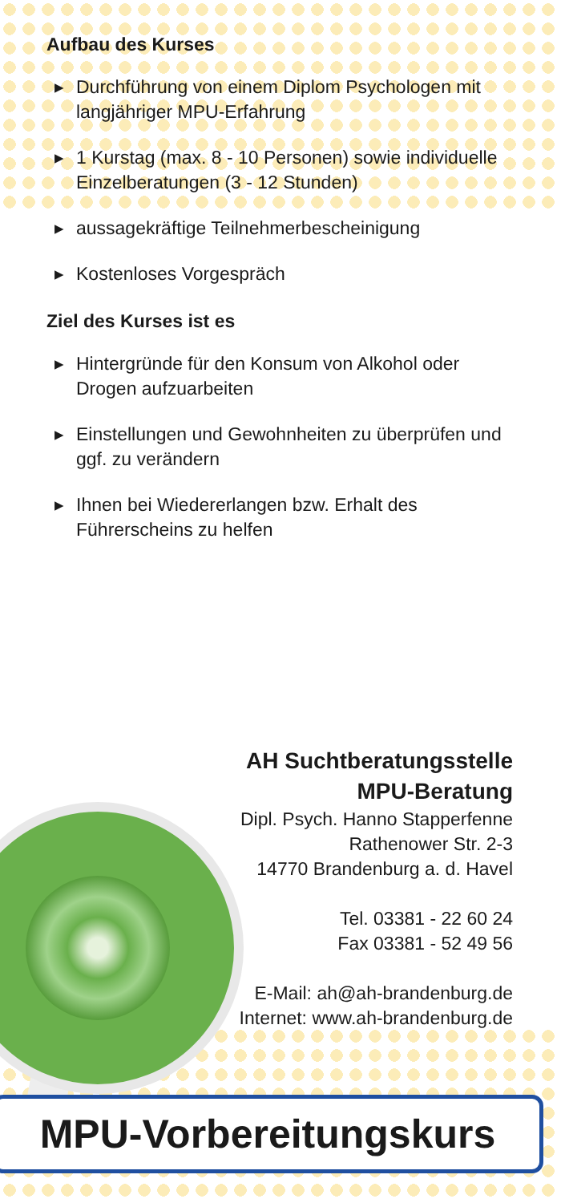Aufbau des Kurses
▶ Durchführung von einem Diplom Psychologen mit langjähriger MPU-Erfahrung
▶ 1 Kurstag (max. 8 - 10 Personen) sowie individuelle Einzelberatungen (3 - 12 Stunden)
▶ aussagekräftige Teilnehmerbescheinigung
▶ Kostenloses Vorgespräch
Ziel des Kurses ist es
▶ Hintergründe für den Konsum von Alkohol oder Drogen aufzuarbeiten
▶ Einstellungen und Gewohnheiten zu überprüfen und ggf. zu verändern
▶ Ihnen bei Wiedererlangen bzw. Erhalt des Führerscheins zu helfen
AH Suchtberatungsstelle
MPU-Beratung
Dipl. Psych. Hanno Stapperfenne
Rathenower Str. 2-3
14770 Brandenburg a. d. Havel
Tel. 03381 - 22 60 24
Fax 03381 - 52 49 56
E-Mail: ah@ah-brandenburg.de
Internet: www.ah-brandenburg.de
MPU-Vorbereitungskurs